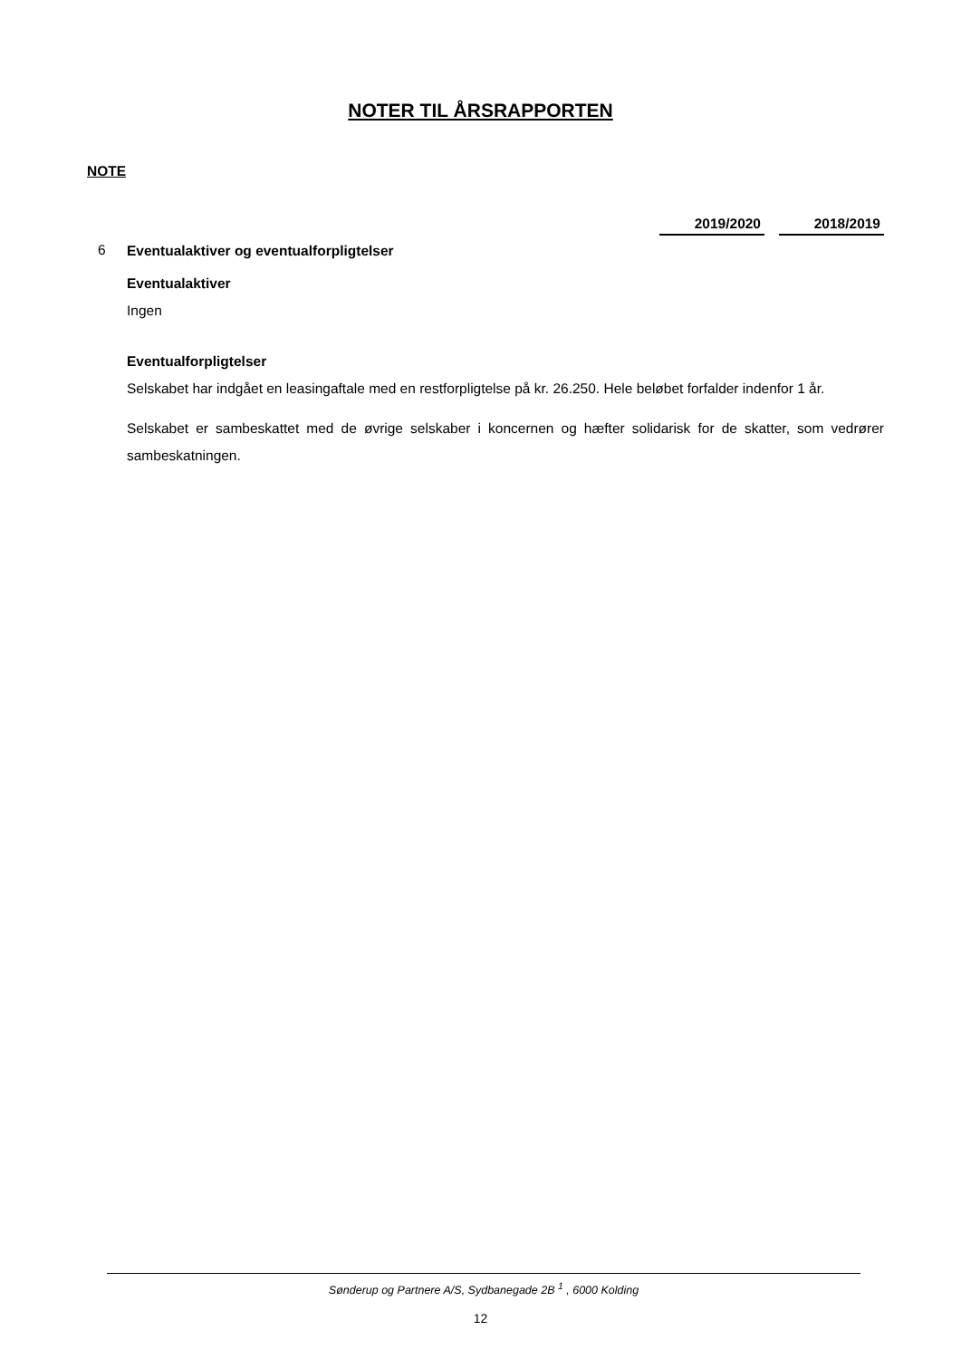NOTER TIL ÅRSRAPPORTEN
NOTE
| | | 2019/2020 | | 2018/2019 |
| 6 | Eventualaktiver og eventualforpligtelser | | | |
Eventualaktiver
Ingen
Eventualforpligtelser
Selskabet har indgået en leasingaftale med en restforpligtelse på kr. 26.250. Hele beløbet forfalder indenfor 1 år.
Selskabet er sambeskattet med de øvrige selskaber i koncernen og hæfter solidarisk for de skatter, som vedrører sambeskatningen.
Sønderup og Partnere A/S, Sydbanegade 2B <sup>1</sup> , 6000 Kolding
12